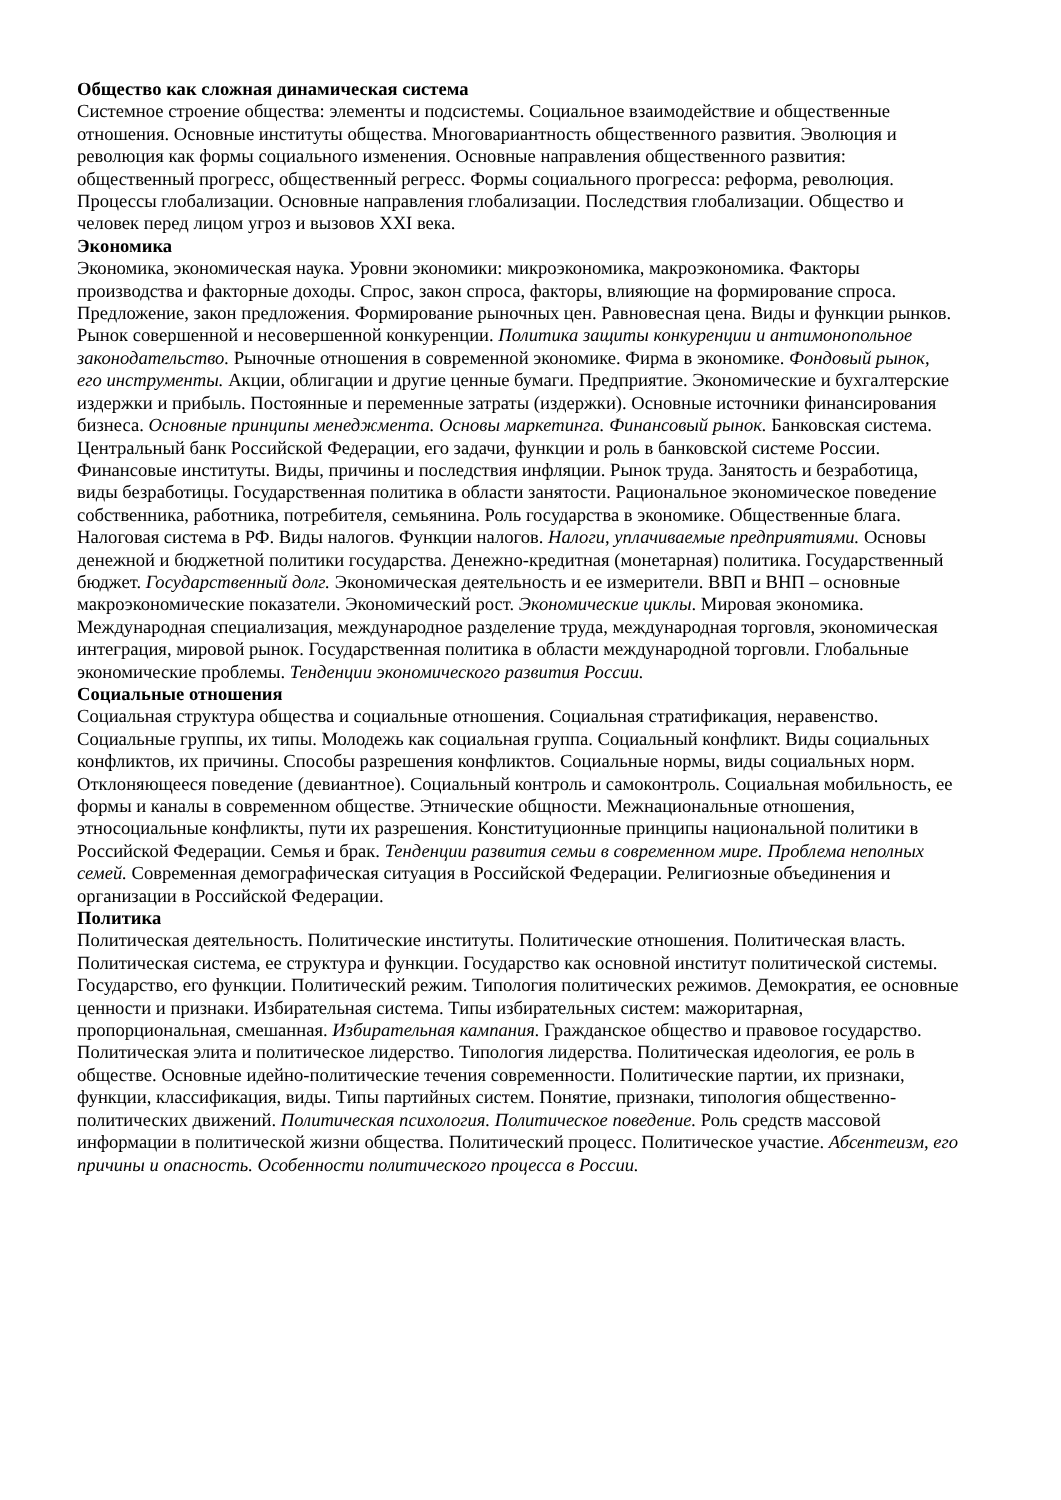Общество как сложная динамическая система
Системное строение общества: элементы и подсистемы. Социальное взаимодействие и общественные отношения. Основные институты общества. Многовариантность общественного развития. Эволюция и революция как формы социального изменения. Основные направления общественного развития: общественный прогресс, общественный регресс. Формы социального прогресса: реформа, революция. Процессы глобализации. Основные направления глобализации. Последствия глобализации. Общество и человек перед лицом угроз и вызовов XXI века.
Экономика
Экономика, экономическая наука. Уровни экономики: микроэкономика, макроэкономика. Факторы производства и факторные доходы. Спрос, закон спроса, факторы, влияющие на формирование спроса. Предложение, закон предложения. Формирование рыночных цен. Равновесная цена. Виды и функции рынков. Рынок совершенной и несовершенной конкуренции. Политика защиты конкуренции и антимонопольное законодательство. Рыночные отношения в современной экономике. Фирма в экономике. Фондовый рынок, его инструменты. Акции, облигации и другие ценные бумаги. Предприятие. Экономические и бухгалтерские издержки и прибыль. Постоянные и переменные затраты (издержки). Основные источники финансирования бизнеса. Основные принципы менеджмента. Основы маркетинга. Финансовый рынок. Банковская система. Центральный банк Российской Федерации, его задачи, функции и роль в банковской системе России. Финансовые институты. Виды, причины и последствия инфляции. Рынок труда. Занятость и безработица, виды безработицы. Государственная политика в области занятости. Рациональное экономическое поведение собственника, работника, потребителя, семьянина. Роль государства в экономике. Общественные блага. Налоговая система в РФ. Виды налогов. Функции налогов. Налоги, уплачиваемые предприятиями. Основы денежной и бюджетной политики государства. Денежно-кредитная (монетарная) политика. Государственный бюджет. Государственный долг. Экономическая деятельность и ее измерители. ВВП и ВНП – основные макроэкономические показатели. Экономический рост. Экономические циклы. Мировая экономика. Международная специализация, международное разделение труда, международная торговля, экономическая интеграция, мировой рынок. Государственная политика в области международной торговли. Глобальные экономические проблемы. Тенденции экономического развития России.
Социальные отношения
Социальная структура общества и социальные отношения. Социальная стратификация, неравенство. Социальные группы, их типы. Молодежь как социальная группа. Социальный конфликт. Виды социальных конфликтов, их причины. Способы разрешения конфликтов. Социальные нормы, виды социальных норм. Отклоняющееся поведение (девиантное). Социальный контроль и самоконтроль. Социальная мобильность, ее формы и каналы в современном обществе. Этнические общности. Межнациональные отношения, этносоциальные конфликты, пути их разрешения. Конституционные принципы национальной политики в Российской Федерации. Семья и брак. Тенденции развития семьи в современном мире. Проблема неполных семей. Современная демографическая ситуация в Российской Федерации. Религиозные объединения и организации в Российской Федерации.
Политика
Политическая деятельность. Политические институты. Политические отношения. Политическая власть. Политическая система, ее структура и функции. Государство как основной институт политической системы. Государство, его функции. Политический режим. Типология политических режимов. Демократия, ее основные ценности и признаки. Избирательная система. Типы избирательных систем: мажоритарная, пропорциональная, смешанная. Избирательная кампания. Гражданское общество и правовое государство. Политическая элита и политическое лидерство. Типология лидерства. Политическая идеология, ее роль в обществе. Основные идейно-политические течения современности. Политические партии, их признаки, функции, классификация, виды. Типы партийных систем. Понятие, признаки, типология общественно-политических движений. Политическая психология. Политическое поведение. Роль средств массовой информации в политической жизни общества. Политический процесс. Политическое участие. Абсентеизм, его причины и опасность. Особенности политического процесса в России.